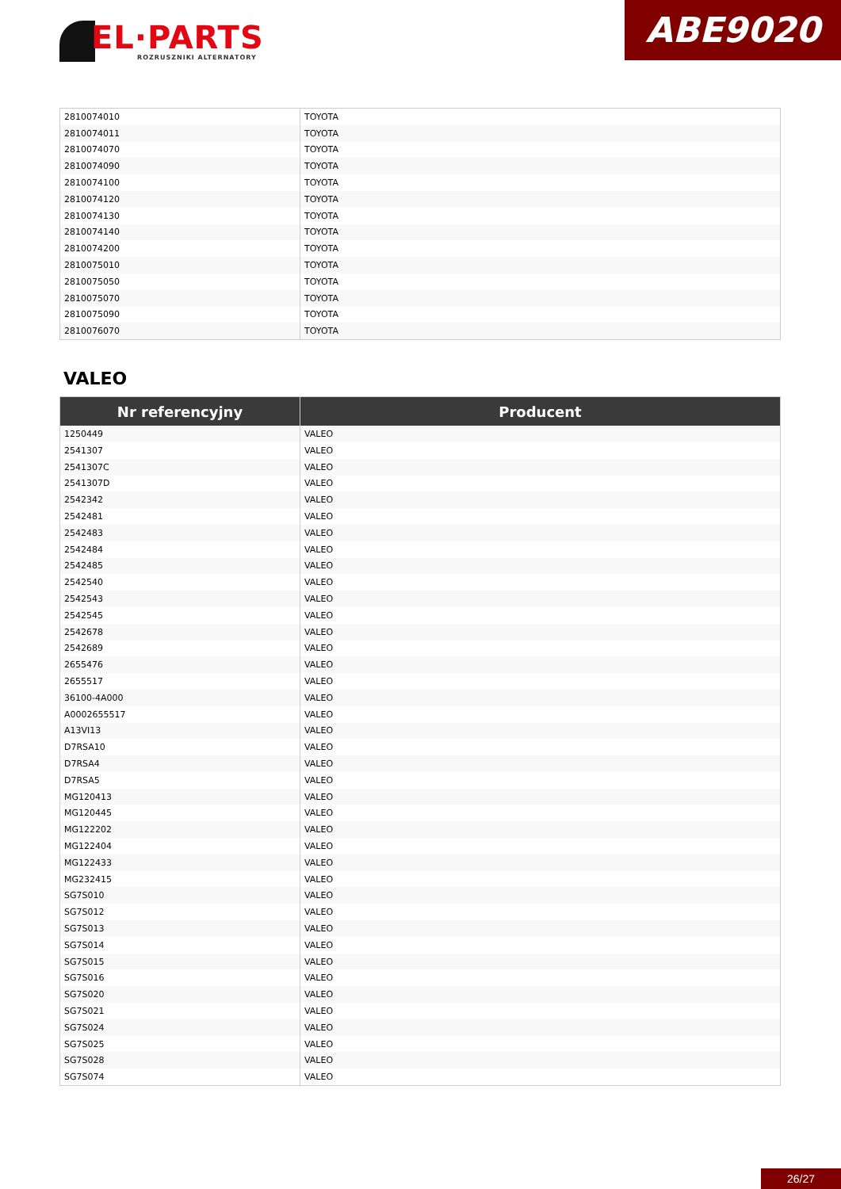EL·PARTS
ROZRUSZNIKI ALTERNATORY
ABE9020
| 2810074010 | TOYOTA |
| 2810074011 | TOYOTA |
| 2810074070 | TOYOTA |
| 2810074090 | TOYOTA |
| 2810074100 | TOYOTA |
| 2810074120 | TOYOTA |
| 2810074130 | TOYOTA |
| 2810074140 | TOYOTA |
| 2810074200 | TOYOTA |
| 2810075010 | TOYOTA |
| 2810075050 | TOYOTA |
| 2810075070 | TOYOTA |
| 2810075090 | TOYOTA |
| 2810076070 | TOYOTA |
VALEO
| Nr referencyjny | Producent |
| --- | --- |
| 1250449 | VALEO |
| 2541307 | VALEO |
| 2541307C | VALEO |
| 2541307D | VALEO |
| 2542342 | VALEO |
| 2542481 | VALEO |
| 2542483 | VALEO |
| 2542484 | VALEO |
| 2542485 | VALEO |
| 2542540 | VALEO |
| 2542543 | VALEO |
| 2542545 | VALEO |
| 2542678 | VALEO |
| 2542689 | VALEO |
| 2655476 | VALEO |
| 2655517 | VALEO |
| 36100-4A000 | VALEO |
| A0002655517 | VALEO |
| A13VI13 | VALEO |
| D7RSA10 | VALEO |
| D7RSA4 | VALEO |
| D7RSA5 | VALEO |
| MG120413 | VALEO |
| MG120445 | VALEO |
| MG122202 | VALEO |
| MG122404 | VALEO |
| MG122433 | VALEO |
| MG232415 | VALEO |
| SG7S010 | VALEO |
| SG7S012 | VALEO |
| SG7S013 | VALEO |
| SG7S014 | VALEO |
| SG7S015 | VALEO |
| SG7S016 | VALEO |
| SG7S020 | VALEO |
| SG7S021 | VALEO |
| SG7S024 | VALEO |
| SG7S025 | VALEO |
| SG7S028 | VALEO |
| SG7S074 | VALEO |
26/27